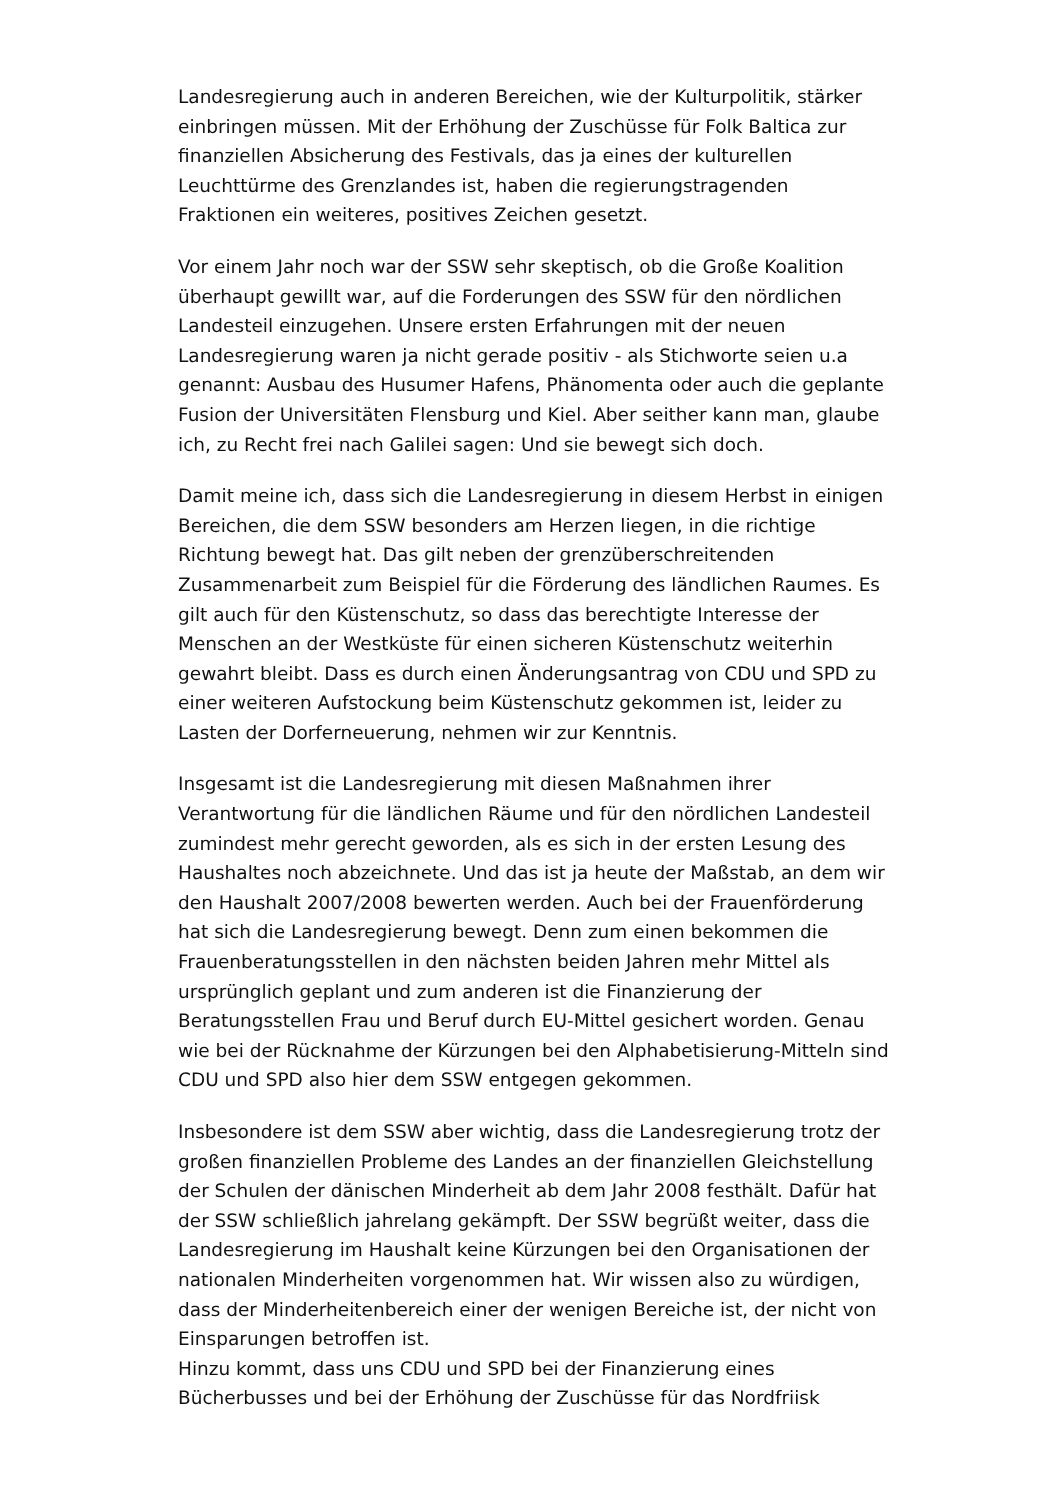Landesregierung auch in anderen Bereichen, wie der Kulturpolitik, stärker einbringen müssen. Mit der Erhöhung der Zuschüsse für Folk Baltica zur finanziellen Absicherung des Festivals, das ja eines der kulturellen Leuchttürme des Grenzlandes ist, haben die regierungstragenden Fraktionen ein weiteres, positives Zeichen gesetzt.
Vor einem Jahr noch war der SSW sehr skeptisch, ob die Große Koalition überhaupt gewillt war, auf die Forderungen des SSW für den nördlichen Landesteil einzugehen. Unsere ersten Erfahrungen mit der neuen Landesregierung waren ja nicht gerade positiv - als Stichworte seien u.a genannt: Ausbau des Husumer Hafens, Phänomenta oder auch die geplante Fusion der Universitäten Flensburg und Kiel. Aber seither kann man, glaube ich, zu Recht frei nach Galilei sagen: Und sie bewegt sich doch.
Damit meine ich, dass sich die Landesregierung in diesem Herbst in einigen Bereichen, die dem SSW besonders am Herzen liegen, in die richtige Richtung bewegt hat. Das gilt neben der grenzüberschreitenden Zusammenarbeit zum Beispiel für die Förderung des ländlichen Raumes. Es gilt auch für den Küstenschutz, so dass das berechtigte Interesse der Menschen an der Westküste für einen sicheren Küstenschutz weiterhin gewahrt bleibt. Dass es durch einen Änderungsantrag von CDU und SPD zu einer weiteren Aufstockung beim Küstenschutz gekommen ist, leider zu Lasten der Dorferneuerung, nehmen wir zur Kenntnis.
Insgesamt ist die Landesregierung mit diesen Maßnahmen ihrer Verantwortung für die ländlichen Räume und für den nördlichen Landesteil zumindest mehr gerecht geworden, als es sich in der ersten Lesung des Haushaltes noch abzeichnete. Und das ist ja heute der Maßstab, an dem wir den Haushalt 2007/2008 bewerten werden. Auch bei der Frauenförderung hat sich die Landesregierung bewegt. Denn zum einen bekommen die Frauenberatungsstellen in den nächsten beiden Jahren mehr Mittel als ursprünglich geplant und zum anderen ist die Finanzierung der Beratungsstellen Frau und Beruf durch EU-Mittel gesichert worden. Genau wie bei der Rücknahme der Kürzungen bei den Alphabetisierung-Mitteln sind CDU und SPD also hier dem SSW entgegen gekommen.
Insbesondere ist dem SSW aber wichtig, dass die Landesregierung trotz der großen finanziellen Probleme des Landes an der finanziellen Gleichstellung der Schulen der dänischen Minderheit ab dem Jahr 2008 festhält. Dafür hat der SSW schließlich jahrelang gekämpft. Der SSW begrüßt weiter, dass die Landesregierung im Haushalt keine Kürzungen bei den Organisationen der nationalen Minderheiten vorgenommen hat. Wir wissen also zu würdigen, dass der Minderheitenbereich einer der wenigen Bereiche ist, der nicht von Einsparungen betroffen ist.
Hinzu kommt, dass uns CDU und SPD bei der Finanzierung eines Bücherbusses und bei der Erhöhung der Zuschüsse für das Nordfriisk